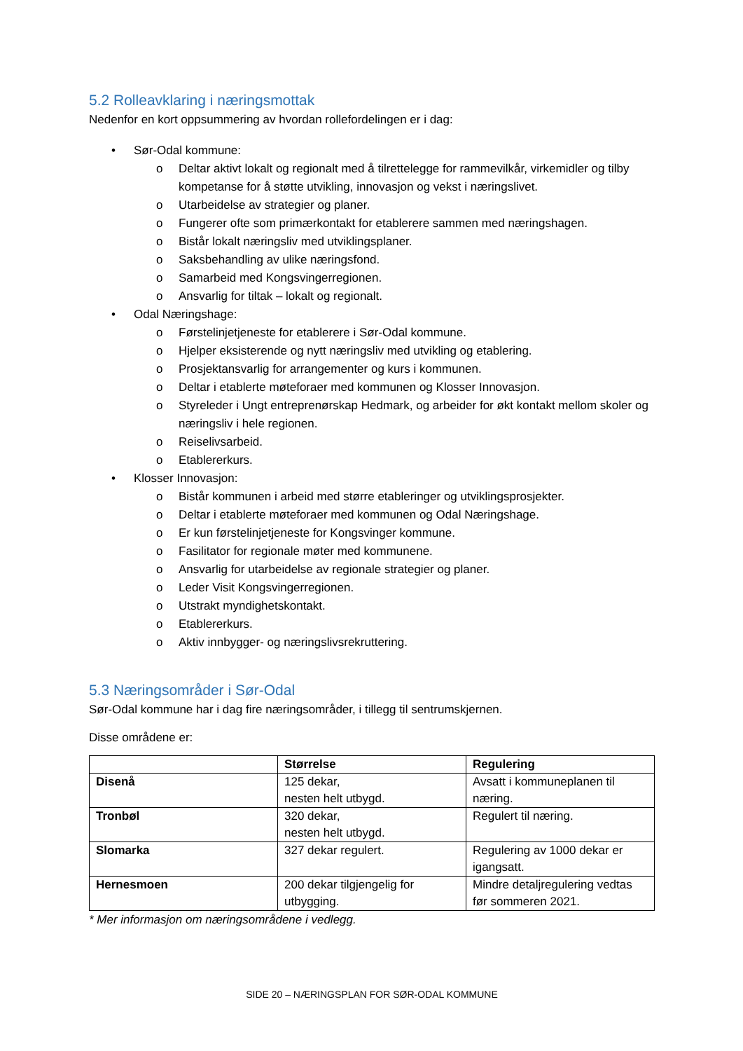5.2 Rolleavklaring i næringsmottak
Nedenfor en kort oppsummering av hvordan rollefordelingen er i dag:
• Sør-Odal kommune:
o Deltar aktivt lokalt og regionalt med å tilrettelegge for rammevilkår, virkemidler og tilby kompetanse for å støtte utvikling, innovasjon og vekst i næringslivet.
o Utarbeidelse av strategier og planer.
o Fungerer ofte som primærkontakt for etablerere sammen med næringshagen.
o Bistår lokalt næringsliv med utviklingsplaner.
o Saksbehandling av ulike næringsfond.
o Samarbeid med Kongsvingerregionen.
o Ansvarlig for tiltak – lokalt og regionalt.
• Odal Næringshage:
o Førstelinjetjeneste for etablerere i Sør-Odal kommune.
o Hjelper eksisterende og nytt næringsliv med utvikling og etablering.
o Prosjektansvarlig for arrangementer og kurs i kommunen.
o Deltar i etablerte møteforaer med kommunen og Klosser Innovasjon.
o Styreleder i Ungt entreprenørskap Hedmark, og arbeider for økt kontakt mellom skoler og næringsliv i hele regionen.
o Reiselivsarbeid.
o Etablererkurs.
• Klosser Innovasjon:
o Bistår kommunen i arbeid med større etableringer og utviklingsprosjekter.
o Deltar i etablerte møteforaer med kommunen og Odal Næringshage.
o Er kun førstelinjetjeneste for Kongsvinger kommune.
o Fasilitator for regionale møter med kommunene.
o Ansvarlig for utarbeidelse av regionale strategier og planer.
o Leder Visit Kongsvingerregionen.
o Utstrakt myndighetskontakt.
o Etablererkurs.
o Aktiv innbygger- og næringslivsrekruttering.
5.3 Næringsområder i Sør-Odal
Sør-Odal kommune har i dag fire næringsområder, i tillegg til sentrumskjernen.
Disse områdene er:
| | Størrelse | Regulering |
| --- | --- | --- |
| Disenå | 125 dekar, nesten helt utbygd. | Avsatt i kommuneplanen til næring. |
| Tronbøl | 320 dekar, nesten helt utbygd. | Regulert til næring. |
| Slomarka | 327 dekar regulert. | Regulering av 1000 dekar er igangsatt. |
| Hernesmoen | 200 dekar tilgjengelig for utbygging. | Mindre detaljregulering vedtas før sommeren 2021. |
* Mer informasjon om næringsområdene i vedlegg.
SIDE 20 – NÆRINGSPLAN FOR SØR-ODAL KOMMUNE